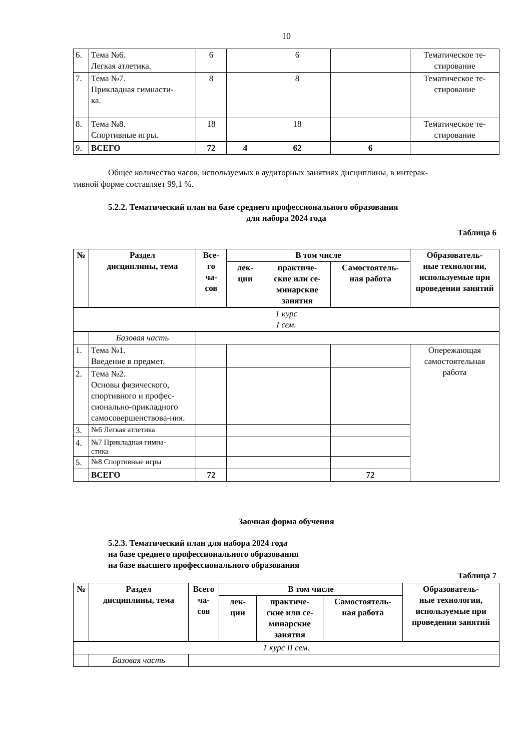10
| 6. | Тема №6. Легкая атлетика. | 6 | | 6 | | Тематическое те- стирование |
| 7. | Тема №7. Прикладная гимнасти- ка. | 8 | | 8 | | Тематическое те- стирование |
| 8. | Тема №8. Спортивные игры. | 18 | | 18 | | Тематическое те- стирование |
| 9. | ВСЕГО | 72 | 4 | 62 | 6 | |
Общее количество часов, используемых в аудиторных занятиях дисциплины, в интерак-
тивной форме составляет 99,1 %.
5.2.2. Тематический план на базе среднего профессионального образования
для набора 2024 года
Таблица 6
| № | Раздел дисциплины, тема | Все- го ча- сов | В том числе | | | Образователь- ные технологии, используемые при проведении занятий |
| --- | --- | --- | --- | --- | --- | --- |
| | | | лек- ции | практиче- ские или се- минарские занятия | Самостоятель- ная работа | |
| 1 курс I сем. | | | | | | |
| | Базовая часть | | | | | |
| 1. | Тема №1. Введение в предмет. | | | | | Опережающая самостоятельная работа |
| 2. | Тема №2. Основы физического, спортивного и профес-сионально-прикладного самосовершенствова-ния. | | | | | |
| 3. | №6 Легкая атлетика | | | | | |
| 4. | №7 Прикладная гимна- стика | | | | | |
| 5. | №8 Спортивные игры | | | | | |
| | ВСЕГО | 72 | | | 72 | |
Заочная форма обучения
5.2.3. Тематический план для набора 2024 года
на базе среднего профессионального образования
на базе высшего профессионального образования
Таблица 7
| № | Раздел дисциплины, тема | Всего ча- сов | В том числе | | | Образователь- ные технологии, используемые при проведении занятий |
| --- | --- | --- | --- | --- | --- | --- |
| | | | лек- ции | практиче- ские или се- минарские занятия | Самостоятель- ная работа | |
| 1 курс II сем. | | | | | | |
| | Базовая часть | | | | | |